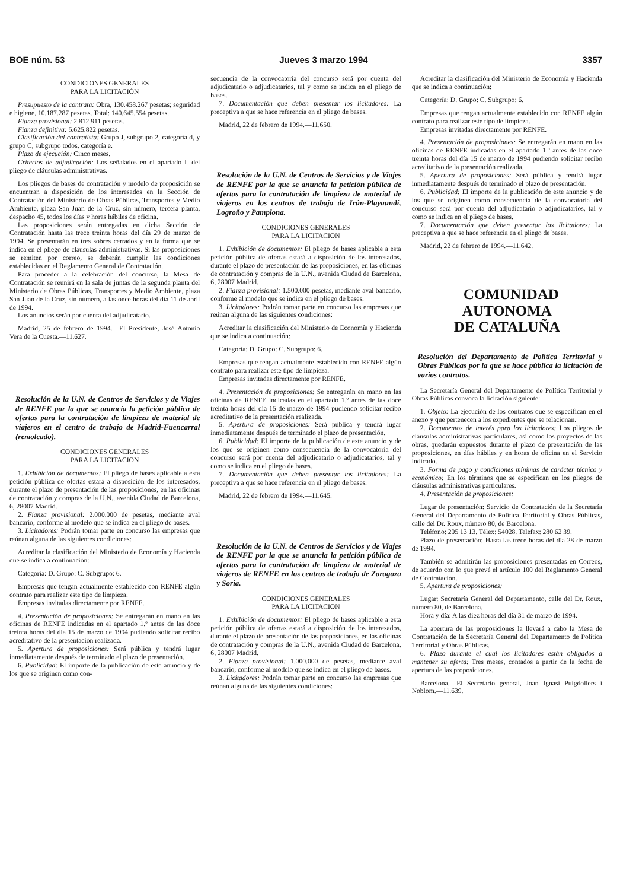BOE núm. 53 Jueves 3 marzo 1994 3357
CONDICIONES GENERALES
PARA LA LICITACIÓN
Presupuesto de la contrata: Obra, 130.458.267 pesetas; seguridad e higiene, 10.187.287 pesetas. Total: 140.645.554 pesetas.
Fianza provisional: 2.812.911 pesetas.
Fianza definitiva: 5.625.822 pesetas.
Clasificación del contratista: Grupo J, subgrupo 2, categoría d, y grupo C, subgrupo todos, categoría e.
Plazo de ejecución: Cinco meses.
Criterios de adjudicación: Los señalados en el apartado L del pliego de cláusulas administrativas.
Los pliegos de bases de contratación y modelo de proposición se encuentran a disposición de los interesados en la Sección de Contratación del Ministerio de Obras Públicas, Transportes y Medio Ambiente, plaza San Juan de la Cruz, sin número, tercera planta, despacho 45, todos los días y horas hábiles de oficina.
Las proposiciones serán entregadas en dicha Sección de Contratación hasta las trece treinta horas del día 29 de marzo de 1994. Se presentarán en tres sobres cerrados y en la forma que se indica en el pliego de cláusulas administrativas. Si las proposiciones se remiten por correo, se deberán cumplir las condiciones establecidas en el Reglamento General de Contratación.
Para proceder a la celebración del concurso, la Mesa de Contratación se reunirá en la sala de juntas de la segunda planta del Ministerio de Obras Públicas, Transportes y Medio Ambiente, plaza San Juan de la Cruz, sin número, a las once horas del día 11 de abril de 1994.
Los anuncios serán por cuenta del adjudicatario.
Madrid, 25 de febrero de 1994.—El Presidente, José Antonio Vera de la Cuesta.—11.627.
Resolución de la U.N. de Centros de Servicios y de Viajes de RENFE por la que se anuncia la petición pública de ofertas para la contratación de limpieza de material de viajeros en el centro de trabajo de Madrid-Fuencarral (remolcado).
CONDICIONES GENERALES
PARA LA LICITACION
1. Exhibición de documentos: El pliego de bases aplicable a esta petición pública de ofertas estará a disposición de los interesados, durante el plazo de presentación de las proposiciones, en las oficinas de contratación y compras de la U.N., avenida Ciudad de Barcelona, 6, 28007 Madrid.
2. Fianza provisional: 2.000.000 de pesetas, mediante aval bancario, conforme al modelo que se indica en el pliego de bases.
3. Licitadores: Podrán tomar parte en concurso las empresas que reúnan alguna de las siguientes condiciones:
Acreditar la clasificación del Ministerio de Economía y Hacienda que se indica a continuación:
Categoría: D. Grupo: C. Subgrupo: 6.
Empresas que tengan actualmente establecido con RENFE algún contrato para realizar este tipo de limpieza.
Empresas invitadas directamente por RENFE.
4. Presentación de proposiciones: Se entregarán en mano en las oficinas de RENFE indicadas en el apartado 1.º antes de las doce treinta horas del día 15 de marzo de 1994 pudiendo solicitar recibo acreditativo de la presentación realizada.
5. Apertura de proposiciones: Será pública y tendrá lugar inmediatamente después de terminado el plazo de presentación.
6. Publicidad: El importe de la publicación de este anuncio y de los que se originen como con-
secuencia de la convocatoria del concurso será por cuenta del adjudicatario o adjudicatarios, tal y como se indica en el pliego de bases.
7. Documentación que deben presentar los licitadores: La preceptiva a que se hace referencia en el pliego de bases.
Madrid, 22 de febrero de 1994.—11.650.
Resolución de la U.N. de Centros de Servicios y de Viajes de RENFE por la que se anuncia la petición pública de ofertas para la contratación de limpieza de material de viajeros en los centros de trabajo de Irún-Playaundi, Logroño y Pamplona.
CONDICIONES GENERALES
PARA LA LICITACION
1. Exhibición de documentos: El pliego de bases aplicable a esta petición pública de ofertas estará a disposición de los interesados, durante el plazo de presentación de las proposiciones, en las oficinas de contratación y compras de la U.N., avenida Ciudad de Barcelona, 6, 28007 Madrid.
2. Fianza provisional: 1.500.000 pesetas, mediante aval bancario, conforme al modelo que se indica en el pliego de bases.
3. Licitadores: Podrán tomar parte en concurso las empresas que reúnan alguna de las siguientes condiciones:
Acreditar la clasificación del Ministerio de Economía y Hacienda que se indica a continuación:
Categoría: D. Grupo: C. Subgrupo: 6.
Empresas que tengan actualmente establecido con RENFE algún contrato para realizar este tipo de limpieza.
Empresas invitadas directamente por RENFE.
4. Presentación de proposiciones: Se entregarán en mano en las oficinas de RENFE indicadas en el apartado 1.º antes de las doce treinta horas del día 15 de marzo de 1994 pudiendo solicitar recibo acreditativo de la presentación realizada.
5. Apertura de proposiciones: Será pública y tendrá lugar inmediatamente después de terminado el plazo de presentación.
6. Publicidad: El importe de la publicación de este anuncio y de los que se originen como consecuencia de la convocatoria del concurso será por cuenta del adjudicatario o adjudicatarios, tal y como se indica en el pliego de bases.
7. Documentación que deben presentar los licitadores: La preceptiva a que se hace referencia en el pliego de bases.
Madrid, 22 de febrero de 1994.—11.645.
Resolución de la U.N. de Centros de Servicios y de Viajes de RENFE por la que se anuncia la petición pública de ofertas para la contratación de limpieza de material de viajeros de RENFE en los centros de trabajo de Zaragoza y Soria.
CONDICIONES GENERALES
PARA LA LICITACION
1. Exhibición de documentos: El pliego de bases aplicable a esta petición pública de ofertas estará a disposición de los interesados, durante el plazo de presentación de las proposiciones, en las oficinas de contratación y compras de la U.N., avenida Ciudad de Barcelona, 6, 28007 Madrid.
2. Fianza provisional: 1.000.000 de pesetas, mediante aval bancario, conforme al modelo que se indica en el pliego de bases.
3. Licitadores: Podrán tomar parte en concurso las empresas que reúnan alguna de las siguientes condiciones:
Acreditar la clasificación del Ministerio de Economía y Hacienda que se indica a continuación:
Categoría: D. Grupo: C. Subgrupo: 6.
Empresas que tengan actualmente establecido con RENFE algún contrato para realizar este tipo de limpieza.
Empresas invitadas directamente por RENFE.
4. Presentación de proposiciones: Se entregarán en mano en las oficinas de RENFE indicadas en el apartado 1.º antes de las doce treinta horas del día 15 de marzo de 1994 pudiendo solicitar recibo acreditativo de la presentación realizada.
5. Apertura de proposiciones: Será pública y tendrá lugar inmediatamente después de terminado el plazo de presentación.
6. Publicidad: El importe de la publicación de este anuncio y de los que se originen como consecuencia de la convocatoria del concurso será por cuenta del adjudicatario o adjudicatarios, tal y como se indica en el pliego de bases.
7. Documentación que deben presentar los licitadores: La preceptiva a que se hace referencia en el pliego de bases.
Madrid, 22 de febrero de 1994.—11.642.
COMUNIDAD AUTONOMA
DE CATALUÑA
Resolución del Departamento de Política Territorial y Obras Públicas por la que se hace pública la licitación de varios contratos.
La Secretaría General del Departamento de Política Territorial y Obras Públicas convoca la licitación siguiente:
1. Objeto: La ejecución de los contratos que se especifican en el anexo y que pertenecen a los expedientes que se relacionan.
2. Documentos de interés para los licitadores: Los pliegos de cláusulas administrativas particulares, así como los proyectos de las obras, quedarán expuestos durante el plazo de presentación de las proposiciones, en días hábiles y en horas de oficina en el Servicio indicado.
3. Forma de pago y condiciones mínimas de carácter técnico y económico: En los términos que se especifican en los pliegos de cláusulas administrativas particulares.
4. Presentación de proposiciones:
Lugar de presentación: Servicio de Contratación de la Secretaría General del Departamento de Política Territorial y Obras Públicas, calle del Dr. Roux, número 80, de Barcelona.
Teléfono: 205 13 13. Télex: 54028. Telefax: 280 62 39.
Plazo de presentación: Hasta las trece horas del día 28 de marzo de 1994.
También se admitirán las proposiciones presentadas en Correos, de acuerdo con lo que prevé el artículo 100 del Reglamento General de Contratación.
5. Apertura de proposiciones:
Lugar: Secretaría General del Departamento, calle del Dr. Roux, número 80, de Barcelona.
Hora y día: A las diez horas del día 31 de marzo de 1994.
La apertura de las proposiciones la llevará a cabo la Mesa de Contratación de la Secretaría General del Departamento de Política Territorial y Obras Públicas.
6. Plazo durante el cual los licitadores están obligados a mantener su oferta: Tres meses, contados a partir de la fecha de apertura de las proposiciones.
Barcelona.—El Secretario general, Joan Ignasi Puigdollers i Noblom.—11.639.